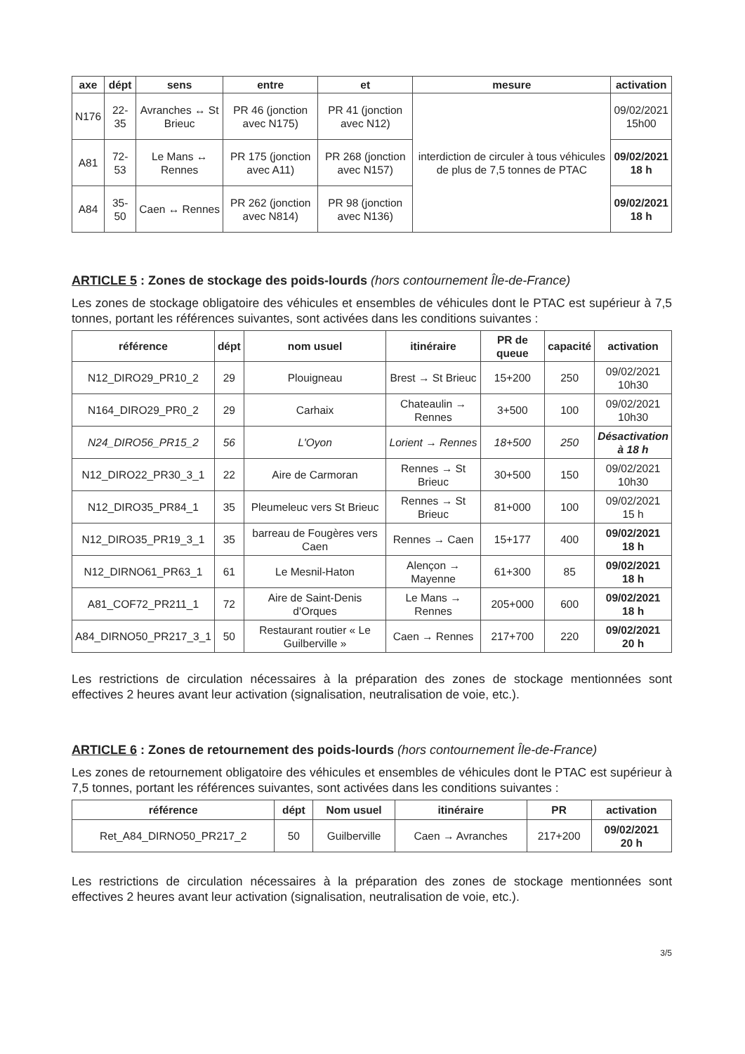| axe | dépt | sens | entre | et | mesure | activation |
| --- | --- | --- | --- | --- | --- | --- |
| N176 | 22-35 | Avranches ↔ St Brieuc | PR 46 (jonction avec N175) | PR 41 (jonction avec N12) | interdiction de circuler à tous véhicules de plus de 7,5 tonnes de PTAC | 09/02/2021 15h00 |
| A81 | 72-53 | Le Mans ↔ Rennes | PR 175 (jonction avec A11) | PR 268 (jonction avec N157) | | 09/02/2021 18 h |
| A84 | 35-50 | Caen ↔ Rennes | PR 262 (jonction avec N814) | PR 98 (jonction avec N136) | | 09/02/2021 18 h |
ARTICLE 5 : Zones de stockage des poids-lourds (hors contournement Île-de-France)
Les zones de stockage obligatoire des véhicules et ensembles de véhicules dont le PTAC est supérieur à 7,5 tonnes, portant les références suivantes, sont activées dans les conditions suivantes :
| référence | dépt | nom usuel | itinéraire | PR de queue | capacité | activation |
| --- | --- | --- | --- | --- | --- | --- |
| N12_DIRO29_PR10_2 | 29 | Plouigneau | Brest → St Brieuc | 15+200 | 250 | 09/02/2021 10h30 |
| N164_DIRO29_PR0_2 | 29 | Carhaix | Chateaulin → Rennes | 3+500 | 100 | 09/02/2021 10h30 |
| N24_DIRO56_PR15_2 | 56 | L'Oyon | Lorient → Rennes | 18+500 | 250 | Désactivation à 18 h |
| N12_DIRO22_PR30_3_1 | 22 | Aire de Carmoran | Rennes → St Brieuc | 30+500 | 150 | 09/02/2021 10h30 |
| N12_DIRO35_PR84_1 | 35 | Pleumeleuc vers St Brieuc | Rennes → St Brieuc | 81+000 | 100 | 09/02/2021 15 h |
| N12_DIRO35_PR19_3_1 | 35 | barreau de Fougères vers Caen | Rennes → Caen | 15+177 | 400 | 09/02/2021 18 h |
| N12_DIRNO61_PR63_1 | 61 | Le Mesnil-Haton | Alençon → Mayenne | 61+300 | 85 | 09/02/2021 18 h |
| A81_COF72_PR211_1 | 72 | Aire de Saint-Denis d'Orques | Le Mans → Rennes | 205+000 | 600 | 09/02/2021 18 h |
| A84_DIRNO50_PR217_3_1 | 50 | Restaurant routier « Le Guilberville » | Caen → Rennes | 217+700 | 220 | 09/02/2021 20 h |
Les restrictions de circulation nécessaires à la préparation des zones de stockage mentionnées sont effectives 2 heures avant leur activation (signalisation, neutralisation de voie, etc.).
ARTICLE 6 : Zones de retournement des poids-lourds (hors contournement Île-de-France)
Les zones de retournement obligatoire des véhicules et ensembles de véhicules dont le PTAC est supérieur à 7,5 tonnes, portant les références suivantes, sont activées dans les conditions suivantes :
| référence | dépt | Nom usuel | itinéraire | PR | activation |
| --- | --- | --- | --- | --- | --- |
| Ret_A84_DIRNO50_PR217_2 | 50 | Guilberville | Caen → Avranches | 217+200 | 09/02/2021 20 h |
Les restrictions de circulation nécessaires à la préparation des zones de stockage mentionnées sont effectives 2 heures avant leur activation (signalisation, neutralisation de voie, etc.).
3/5